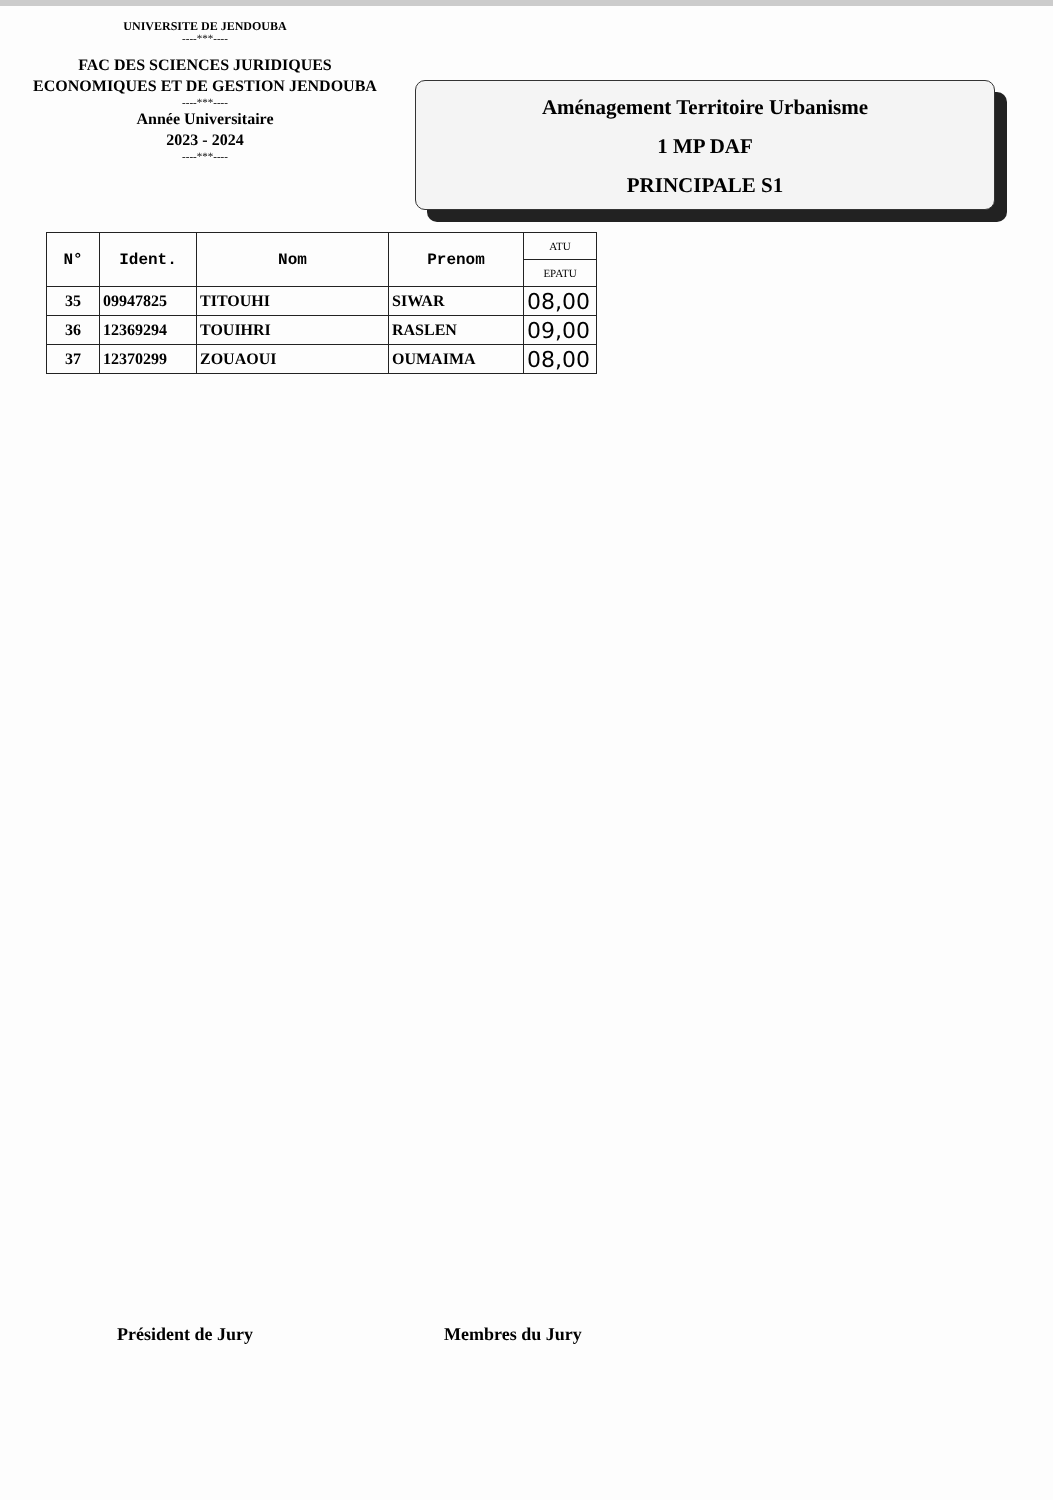UNIVERSITE DE JENDOUBA
----***----
FAC DES SCIENCES JURIDIQUES
ECONOMIQUES ET DE GESTION JENDOUBA
----***----
Année Universitaire
2023 - 2024
----***----
Aménagement Territoire Urbanisme
1 MP DAF
PRINCIPALE S1
| N° | Ident. | Nom | Prenom | ATU |
| --- | --- | --- | --- | --- |
| | | | | EPATU |
| 35 | 09947825 | TITOUHI | SIWAR | 08,00 |
| 36 | 12369294 | TOUIHRI | RASLEN | 09,00 |
| 37 | 12370299 | ZOUAOUI | OUMAIMA | 08,00 |
Président de Jury Membres du Jury